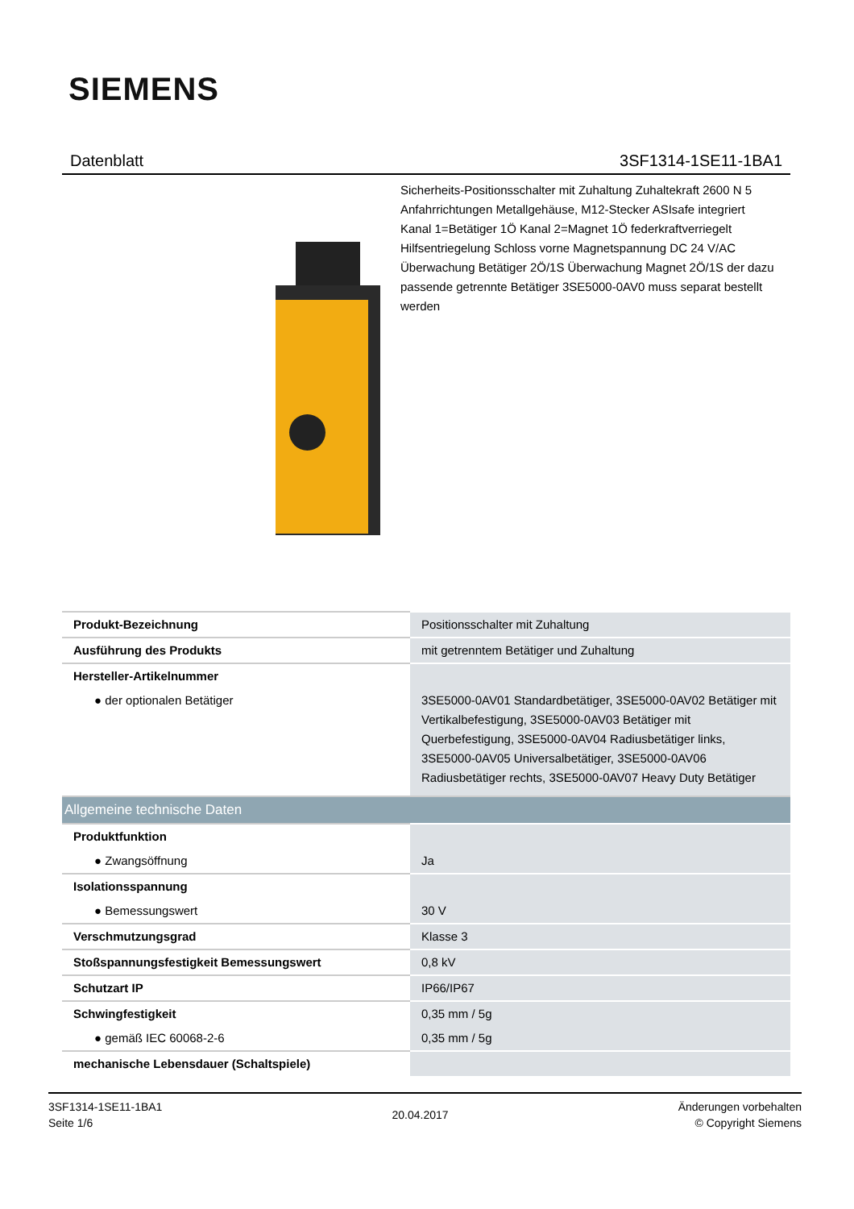SIEMENS
Datenblatt 3SF1314-1SE11-1BA1
Sicherheits-Positionsschalter mit Zuhaltung Zuhaltekraft 2600 N 5 Anfahrrichtungen Metallgehäuse, M12-Stecker ASIsafe integriert Kanal 1=Betätiger 1Ö Kanal 2=Magnet 1Ö federkraftverriegelt Hilfsentriegelung Schloss vorne Magnetspannung DC 24 V/AC Überwachung Betätiger 2Ö/1S Überwachung Magnet 2Ö/1S der dazu passende getrennte Betätiger 3SE5000-0AV0 muss separat bestellt werden
| Produkt-Bezeichnung | Positionsschalter mit Zuhaltung |
| Ausführung des Produkts | mit getrenntem Betätiger und Zuhaltung |
| Hersteller-Artikelnummer | |
| ● der optionalen Betätiger | 3SE5000-0AV01 Standardbetätiger, 3SE5000-0AV02 Betätiger mit Vertikalbefestigung, 3SE5000-0AV03 Betätiger mit Querbefestigung, 3SE5000-0AV04 Radiusbetätiger links, 3SE5000-0AV05 Universalbetätiger, 3SE5000-0AV06 Radiusbetätiger rechts, 3SE5000-0AV07 Heavy Duty Betätiger |
| Allgemeine technische Daten | |
| Produktfunktion | |
| ● Zwangsöffnung | Ja |
| Isolationsspannung | |
| ● Bemessungswert | 30 V |
| Verschmutzungsgrad | Klasse 3 |
| Stoßspannungsfestigkeit Bemessungswert | 0,8 kV |
| Schutzart IP | IP66/IP67 |
| Schwingfestigkeit | 0,35 mm / 5g |
| ● gemäß IEC 60068-2-6 | 0,35 mm / 5g |
| mechanische Lebensdauer (Schaltspiele) | |
3SF1314-1SE11-1BA1
Seite 1/6
20.04.2017
Änderungen vorbehalten
© Copyright Siemens